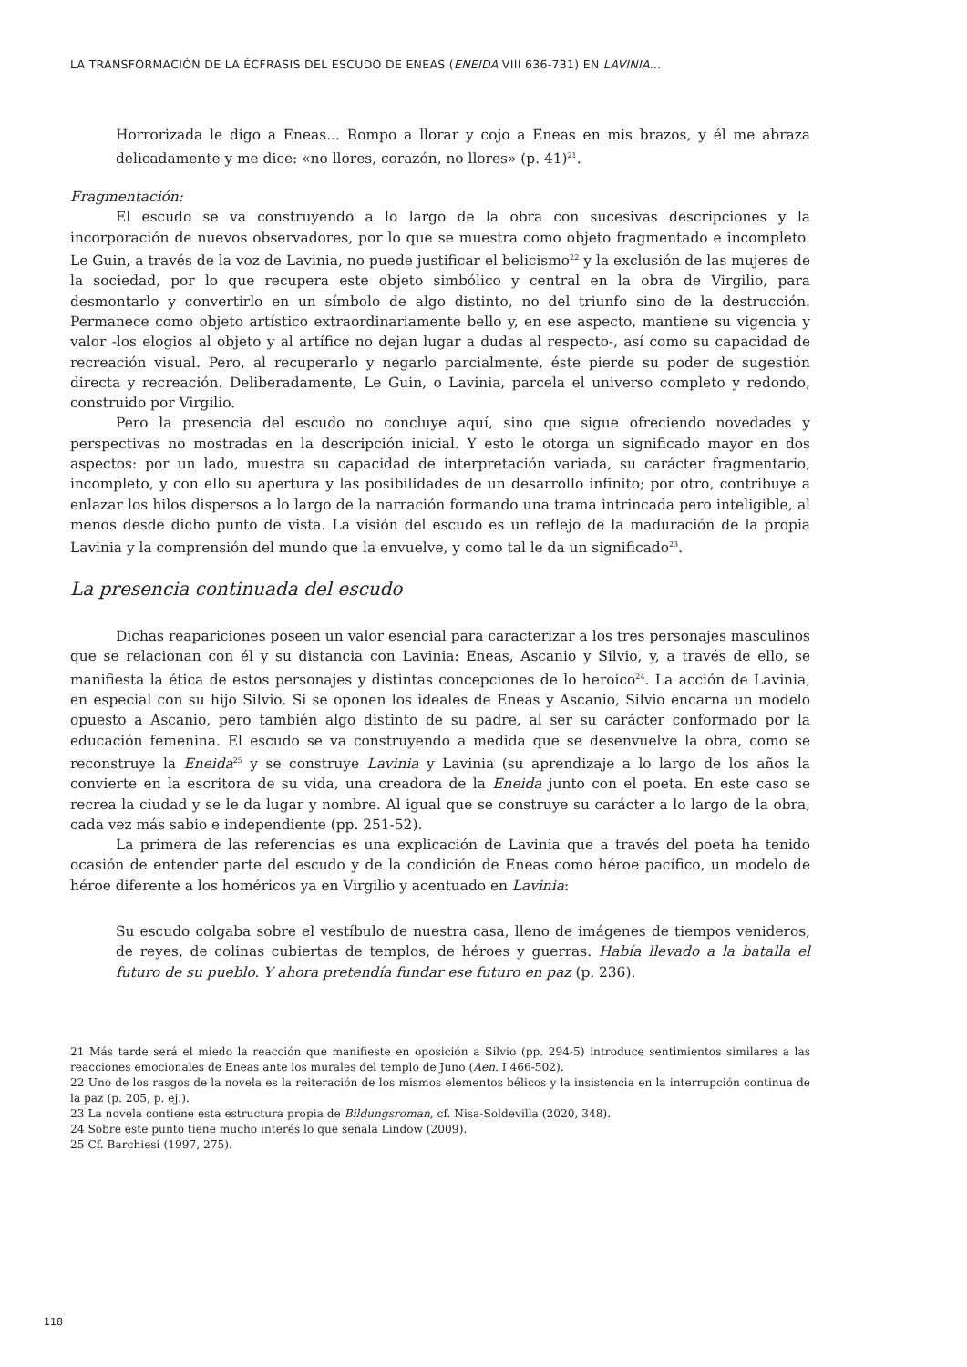LA TRANSFORMACIÓN DE LA ÉCFRASIS DEL ESCUDO DE ENEAS (ENEIDA VIII 636-731) EN LAVINIA...
Horrorizada le digo a Eneas... Rompo a llorar y cojo a Eneas en mis brazos, y él me abraza delicadamente y me dice: «no llores, corazón, no llores» (p. 41)<sup>21</sup>.
Fragmentación:
El escudo se va construyendo a lo largo de la obra con sucesivas descripciones y la incorporación de nuevos observadores, por lo que se muestra como objeto fragmentado e incompleto. Le Guin, a través de la voz de Lavinia, no puede justificar el belicismo<sup>22</sup> y la exclusión de las mujeres de la sociedad, por lo que recupera este objeto simbólico y central en la obra de Virgilio, para desmontarlo y convertirlo en un símbolo de algo distinto, no del triunfo sino de la destrucción. Permanece como objeto artístico extraordinariamente bello y, en ese aspecto, mantiene su vigencia y valor -los elogios al objeto y al artífice no dejan lugar a dudas al respecto-, así como su capacidad de recreación visual. Pero, al recuperarlo y negarlo parcialmente, éste pierde su poder de sugestión directa y recreación. Deliberadamente, Le Guin, o Lavinia, parcela el universo completo y redondo, construido por Virgilio.
Pero la presencia del escudo no concluye aquí, sino que sigue ofreciendo novedades y perspectivas no mostradas en la descripción inicial. Y esto le otorga un significado mayor en dos aspectos: por un lado, muestra su capacidad de interpretación variada, su carácter fragmentario, incompleto, y con ello su apertura y las posibilidades de un desarrollo infinito; por otro, contribuye a enlazar los hilos dispersos a lo largo de la narración formando una trama intrincada pero inteligible, al menos desde dicho punto de vista. La visión del escudo es un reflejo de la maduración de la propia Lavinia y la comprensión del mundo que la envuelve, y como tal le da un significado<sup>23</sup>.
La presencia continuada del escudo
Dichas reapariciones poseen un valor esencial para caracterizar a los tres personajes masculinos que se relacionan con él y su distancia con Lavinia: Eneas, Ascanio y Silvio, y, a través de ello, se manifiesta la ética de estos personajes y distintas concepciones de lo heroico<sup>24</sup>. La acción de Lavinia, en especial con su hijo Silvio. Si se oponen los ideales de Eneas y Ascanio, Silvio encarna un modelo opuesto a Ascanio, pero también algo distinto de su padre, al ser su carácter conformado por la educación femenina. El escudo se va construyendo a medida que se desenvuelve la obra, como se reconstruye la Eneida<sup>25</sup> y se construye Lavinia y Lavinia (su aprendizaje a lo largo de los años la convierte en la escritora de su vida, una creadora de la Eneida junto con el poeta. En este caso se recrea la ciudad y se le da lugar y nombre. Al igual que se construye su carácter a lo largo de la obra, cada vez más sabio e independiente (pp. 251-52).
La primera de las referencias es una explicación de Lavinia que a través del poeta ha tenido ocasión de entender parte del escudo y de la condición de Eneas como héroe pacífico, un modelo de héroe diferente a los homéricos ya en Virgilio y acentuado en Lavinia:
Su escudo colgaba sobre el vestíbulo de nuestra casa, lleno de imágenes de tiempos venideros, de reyes, de colinas cubiertas de templos, de héroes y guerras. Había llevado a la batalla el futuro de su pueblo. Y ahora pretendía fundar ese futuro en paz (p. 236).
21 Más tarde será el miedo la reacción que manifieste en oposición a Silvio (pp. 294-5) introduce sentimientos similares a las reacciones emocionales de Eneas ante los murales del templo de Juno (Aen. I 466-502).
22 Uno de los rasgos de la novela es la reiteración de los mismos elementos bélicos y la insistencia en la interrupción continua de la paz (p. 205, p. ej.).
23 La novela contiene esta estructura propia de Bildungsroman, cf. Nisa-Soldevilla (2020, 348).
24 Sobre este punto tiene mucho interés lo que señala Lindow (2009).
25 Cf. Barchiesi (1997, 275).
118